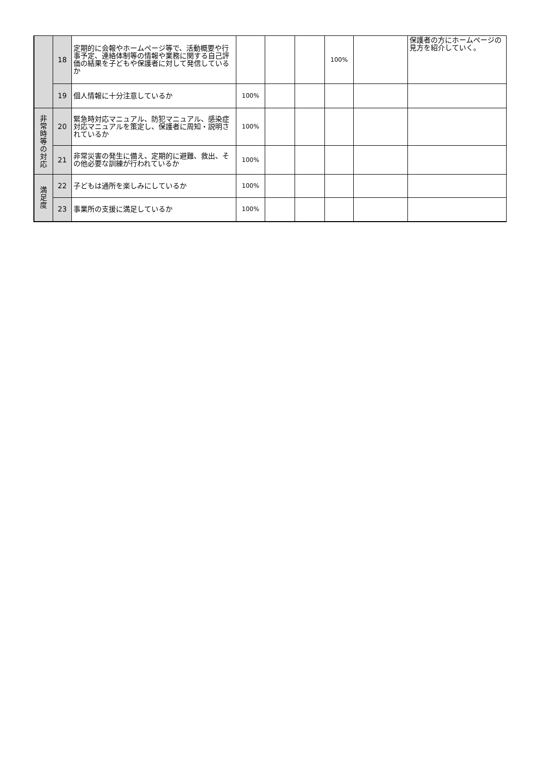| | 18 | 定期的に会報やホームページ等で、活動概要や行事予定、連絡体制等の情報や業務に関する自己評価の結果を子どもや保護者に対して発信しているか | | | | 100% | | 保護者の方にホームページの見方を紹介していく。 |
| | 19 | 個人情報に十分注意しているか | 100% | | | | | |
| 非 常 時 等 の 対 応 | 20 | 緊急時対応マニュアル、防犯マニュアル、感染症対応マニュアルを策定し、保護者に周知・説明されているか | 100% | | | | | |
| | 21 | 非常災害の発生に備え、定期的に避難、救出、その他必要な訓練が行われているか | 100% | | | | | |
| 満 足 度 | 22 | 子どもは通所を楽しみにしているか | 100% | | | | | |
| | 23 | 事業所の支援に満足しているか | 100% | | | | | |